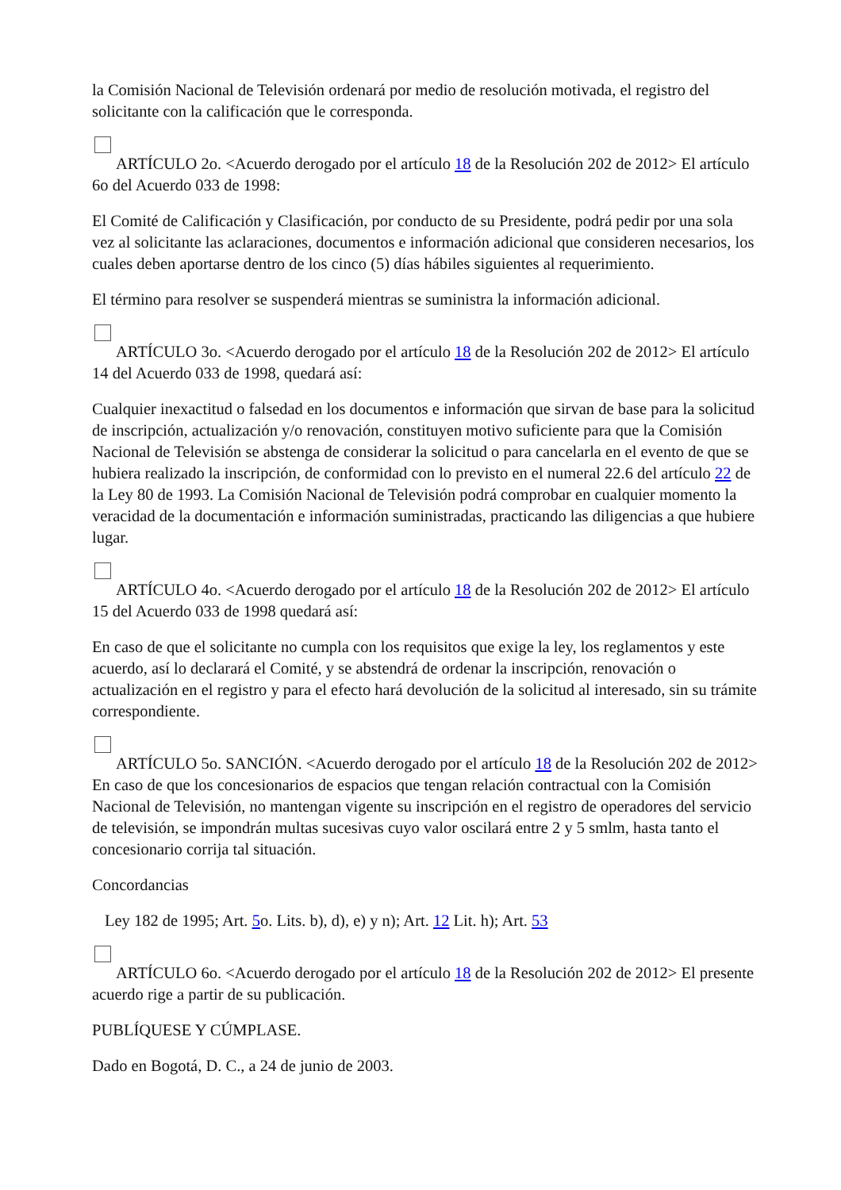la Comisión Nacional de Televisión ordenará por medio de resolución motivada, el registro del solicitante con la calificación que le corresponda.
ARTÍCULO 2o. <Acuerdo derogado por el artículo 18 de la Resolución 202 de 2012> El artículo 6o del Acuerdo 033 de 1998:
El Comité de Calificación y Clasificación, por conducto de su Presidente, podrá pedir por una sola vez al solicitante las aclaraciones, documentos e información adicional que consideren necesarios, los cuales deben aportarse dentro de los cinco (5) días hábiles siguientes al requerimiento.
El término para resolver se suspenderá mientras se suministra la información adicional.
ARTÍCULO 3o. <Acuerdo derogado por el artículo 18 de la Resolución 202 de 2012> El artículo 14 del Acuerdo 033 de 1998, quedará así:
Cualquier inexactitud o falsedad en los documentos e información que sirvan de base para la solicitud de inscripción, actualización y/o renovación, constituyen motivo suficiente para que la Comisión Nacional de Televisión se abstenga de considerar la solicitud o para cancelarla en el evento de que se hubiera realizado la inscripción, de conformidad con lo previsto en el numeral 22.6 del artículo 22 de la Ley 80 de 1993. La Comisión Nacional de Televisión podrá comprobar en cualquier momento la veracidad de la documentación e información suministradas, practicando las diligencias a que hubiere lugar.
ARTÍCULO 4o. <Acuerdo derogado por el artículo 18 de la Resolución 202 de 2012> El artículo 15 del Acuerdo 033 de 1998 quedará así:
En caso de que el solicitante no cumpla con los requisitos que exige la ley, los reglamentos y este acuerdo, así lo declarará el Comité, y se abstendrá de ordenar la inscripción, renovación o actualización en el registro y para el efecto hará devolución de la solicitud al interesado, sin su trámite correspondiente.
ARTÍCULO 5o. SANCIÓN. <Acuerdo derogado por el artículo 18 de la Resolución 202 de 2012> En caso de que los concesionarios de espacios que tengan relación contractual con la Comisión Nacional de Televisión, no mantengan vigente su inscripción en el registro de operadores del servicio de televisión, se impondrán multas sucesivas cuyo valor oscilará entre 2 y 5 smlm, hasta tanto el concesionario corrija tal situación.
Concordancias
Ley 182 de 1995; Art. 5o. Lits. b), d), e) y n); Art. 12 Lit. h); Art. 53
ARTÍCULO 6o. <Acuerdo derogado por el artículo 18 de la Resolución 202 de 2012> El presente acuerdo rige a partir de su publicación.
PUBLÍQUESE Y CÚMPLASE.
Dado en Bogotá, D. C., a 24 de junio de 2003.